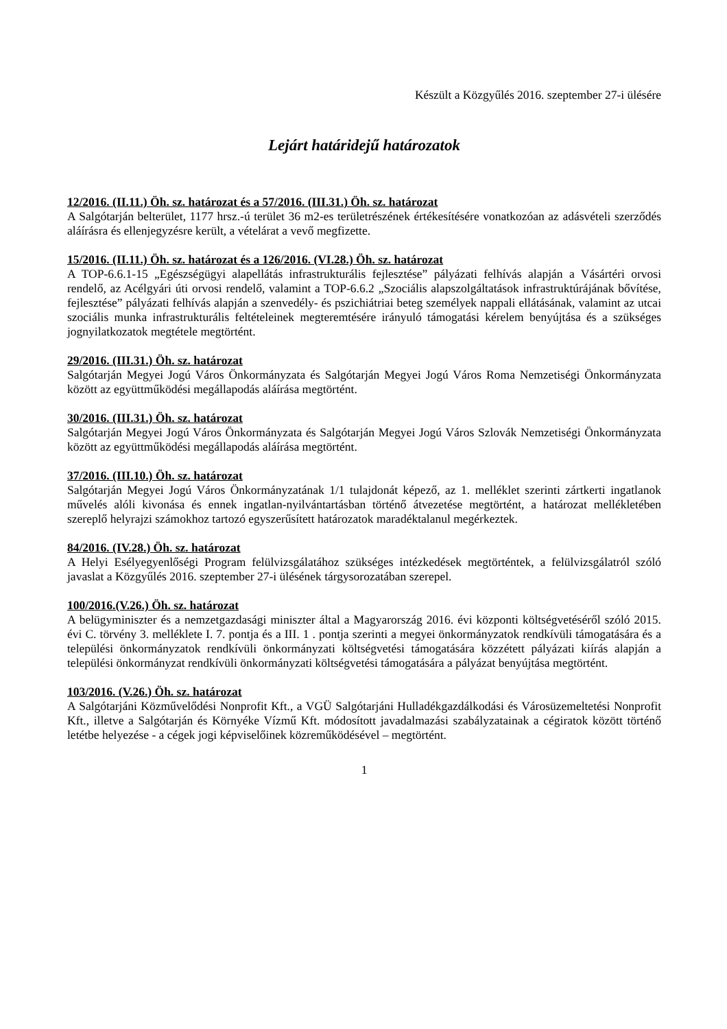Készült a Közgyűlés 2016. szeptember 27-i ülésére
Lejárt határidejű határozatok
12/2016. (II.11.) Öh. sz. határozat és a 57/2016. (III.31.) Öh. sz. határozat
A Salgótarján belterület, 1177 hrsz.-ú terület 36 m2-es területrészének értékesítésére vonatkozóan az adásvételi szerződés aláírásra és ellenjegyzésre került, a vételárat a vevő megfizette.
15/2016. (II.11.) Öh. sz. határozat és a 126/2016. (VI.28.) Öh. sz. határozat
A TOP-6.6.1-15 „Egészségügyi alapellátás infrastrukturális fejlesztése” pályázati felhívás alapján a Vásártéri orvosi rendelő, az Acélgyári úti orvosi rendelő, valamint a TOP-6.6.2 „Szociális alapszolgáltatások infrastruktúrájának bővítése, fejlesztése” pályázati felhívás alapján a szenvedély- és pszichiátriai beteg személyek nappali ellátásának, valamint az utcai szociális munka infrastrukturális feltételeinek megteremtésére irányuló támogatási kérelem benyújtása és a szükséges jognyilatkozatok megtétele megtörtént.
29/2016. (III.31.) Öh. sz. határozat
Salgótarján Megyei Jogú Város Önkormányzata és Salgótarján Megyei Jogú Város Roma Nemzetiségi Önkormányzata között az együttműködési megállapodás aláírása megtörtént.
30/2016. (III.31.) Öh. sz. határozat
Salgótarján Megyei Jogú Város Önkormányzata és Salgótarján Megyei Jogú Város Szlovák Nemzetiségi Önkormányzata között az együttműködési megállapodás aláírása megtörtént.
37/2016. (III.10.) Öh. sz. határozat
Salgótarján Megyei Jogú Város Önkormányzatának 1/1 tulajdonát képező, az 1. melléklet szerinti zártkerti ingatlanok művelés alóli kivonása és ennek ingatlan-nyilvántartásban történő átvezetése megtörtént, a határozat mellékletében szereplő helyrajzi számokhoz tartozó egyszerűsített határozatok maradéktalanul megérkeztek.
84/2016. (IV.28.) Öh. sz. határozat
A Helyi Esélyegyenlőségi Program felülvizsgálatához szükséges intézkedések megtörténtek, a felülvizsgálatról szóló javaslat a Közgyűlés 2016. szeptember 27-i ülésének tárgysorozatában szerepel.
100/2016.(V.26.) Öh. sz. határozat
A belügyminiszter és a nemzetgazdasági miniszter által a Magyarország 2016. évi központi költségvetéséről szóló 2015. évi C. törvény 3. melléklete I. 7. pontja és a III. 1 . pontja szerinti a megyei önkormányzatok rendkívüli támogatására és a települési önkormányzatok rendkívüli önkormányzati költségvetési támogatására közzétett pályázati kiírás alapján a települési önkormányzat rendkívüli önkormányzati költségvetési támogatására a pályázat benyújtása megtörtént.
103/2016. (V.26.) Öh. sz. határozat
A Salgótarjáni Közművelődési Nonprofit Kft., a VGÜ Salgótarjáni Hulladékgazdálkodási és Városüzemeltetési Nonprofit Kft., illetve a Salgótarján és Környéke Vízmű Kft. módosított javadalmazási szabályzatainak a cégiratok között történő letétbe helyezése - a cégek jogi képviselőinek közreműködésével – megtörtént.
1